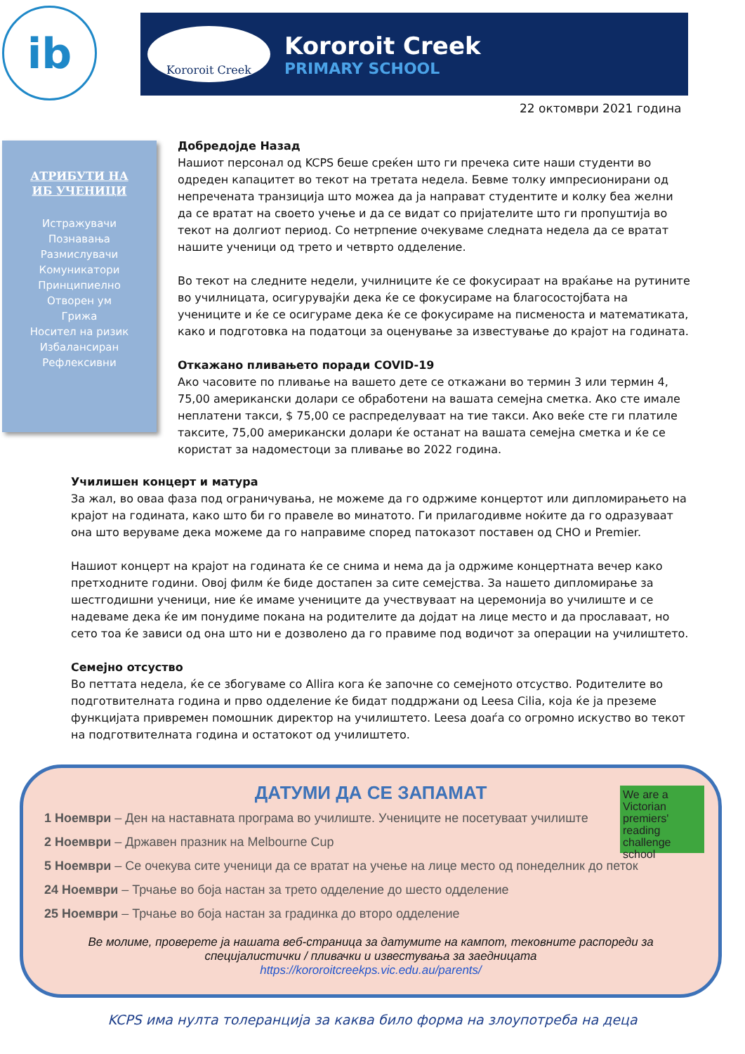ib
Kororoit Creek
Kororoit Creek
PRIMARY SCHOOL
22 октомври 2021 година
АТРИБУТИ НА
ИБ УЧЕНИЦИ
Истражувачи
Познавања
Размислувачи
Комуникатори
Принципиелно
Отворен ум
Грижа
Носител на ризик
Избалансиран
Рефлексивни
Добредојде Назад
Нашиот персонал од KCPS беше среќен што ги пречека сите наши студенти во одреден капацитет во текот на третата недела. Бевме толку импресионирани од непречената транзиција што можеа да ја направат студентите и колку беа желни да се вратат на своето учење и да се видат со пријателите што ги пропуштија во текот на долгиот период. Со нетрпение очекуваме следната недела да се вратат нашите ученици од трето и четврто одделение.
Во текот на следните недели, училниците ќе се фокусираат на враќање на рутините во училницата, осигурувајќи дека ќе се фокусираме на благосостојбата на учениците и ќе се осигураме дека ќе се фокусираме на писменоста и математиката, како и подготовка на податоци за оценување за известување до крајот на годината.
Откажано пливањето поради COVID-19
Ако часовите по пливање на вашето дете се откажани во термин 3 или термин 4, 75,00 американски долари се обработени на вашата семејна сметка. Ако сте имале неплатени такси, $ 75,00 се распределуваат на тие такси. Ако веќе сте ги платиле таксите, 75,00 американски долари ќе останат на вашата семејна сметка и ќе се користат за надоместоци за пливање во 2022 година.
Училишен концерт и матура
За жал, во оваа фаза под ограничувања, не можеме да го одржиме концертот или дипломирањето на крајот на годината, како што би го правеле во минатото. Ги прилагодивме ноќите да го одразуваат она што веруваме дека можеме да го направиме според патоказот поставен од CHO и Premier.
Нашиот концерт на крајот на годината ќе се снима и нема да ја одржиме концертната вечер како претходните години. Овој филм ќе биде достапен за сите семејства. За нашето дипломирање за шестгодишни ученици, ние ќе имаме учениците да учествуваат на церемонија во училиште и се надеваме дека ќе им понудиме покана на родителите да дојдат на лице место и да прославаат, но сето тоа ќе зависи од она што ни е дозволено да го правиме под водичот за операции на училиштето.
Семејно отсуство
Во петтата недела, ќе се збогуваме со Allira кога ќе започне со семејното отсуство. Родителите во подготвителната година и прво одделение ќе бидат поддржани од Leesa Cilia, која ќе ја преземе функцијата привремен помошник директор на училиштето. Leesa доаѓа со огромно искуство во текот на подготвителната година и остатокот од училиштето.
We are a Victorian premiers' reading challenge school
ДАТУМИ ДА СЕ ЗАПАМАТ
1 Ноември – Ден на наставната програма во училиште. Учениците не посетуваат училиште
2 Ноември – Државен празник на Melbourne Cup
5 Ноември – Се очекува сите ученици да се вратат на учење на лице место од понеделник до петок
24 Ноември – Трчање во боја настан за трето одделение до шесто одделение
25 Ноември – Трчање во боја настан за градинка до второ одделение
Ве молиме, проверете ја нашата веб-страница за датумите на кампот, тековните распореди за специјалистички / пливачки и известувања за заедницата
https://kororoitcreekps.vic.edu.au/parents/
KCPS има нулта толеранција за каква било форма на злоупотреба на деца